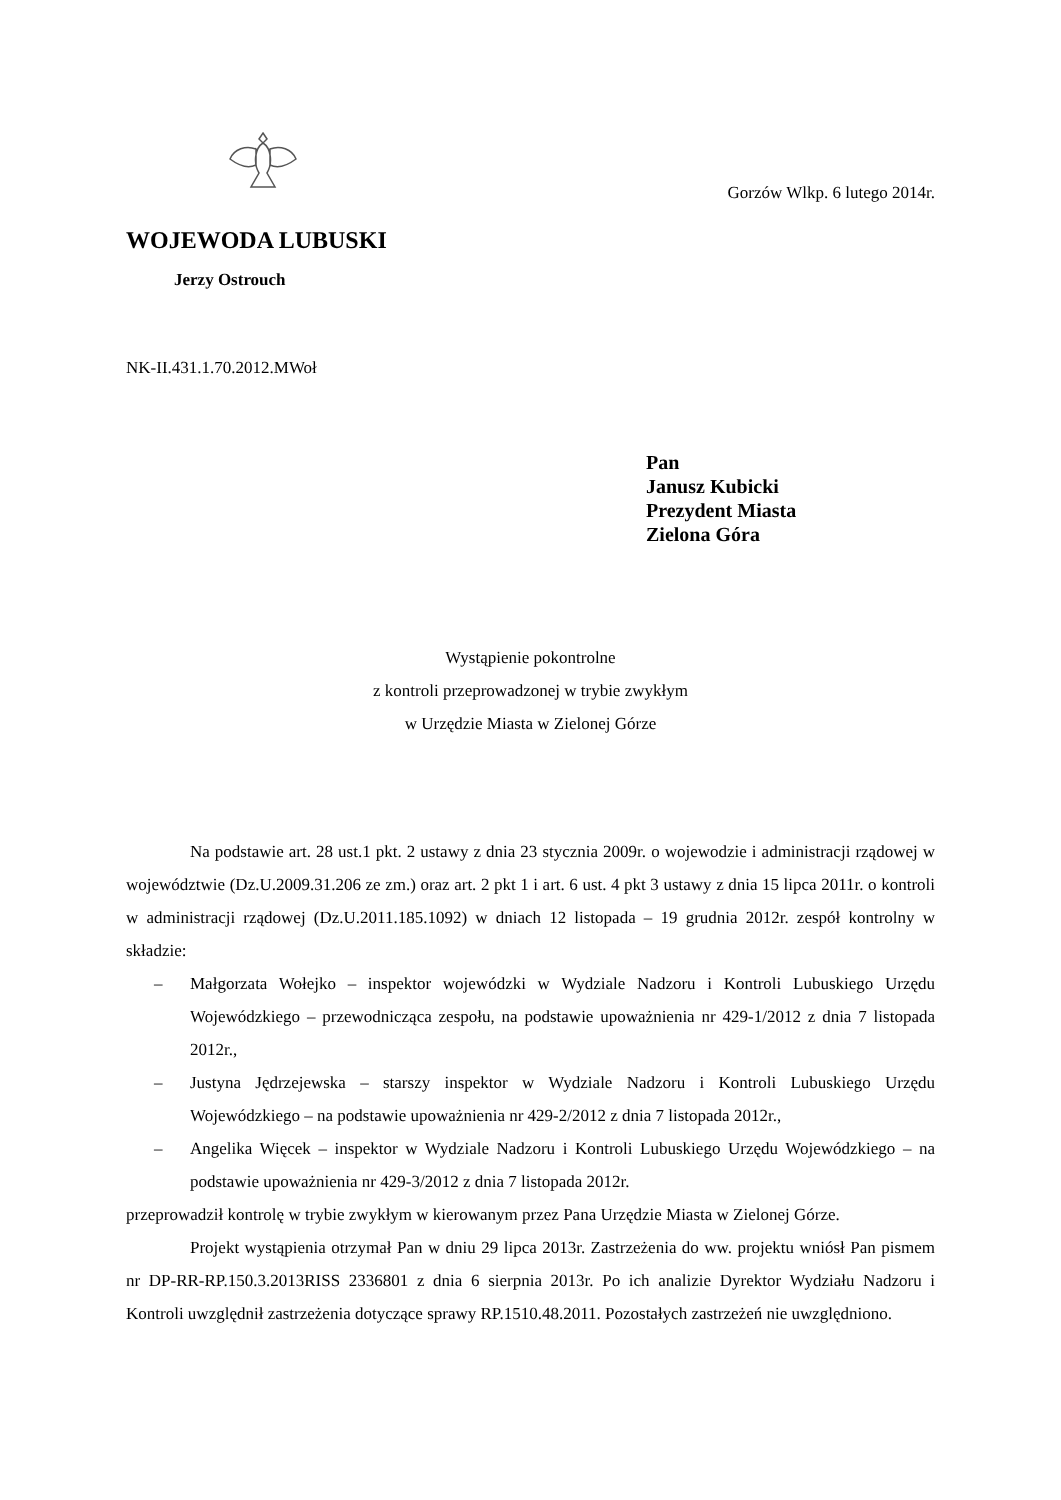Gorzów Wlkp. 6 lutego 2014r.
WOJEWODA LUBUSKI
Jerzy Ostrouch
NK-II.431.1.70.2012.MWoł
Pan
Janusz Kubicki
Prezydent Miasta
Zielona Góra
Wystąpienie pokontrolne
z kontroli przeprowadzonej w trybie zwykłym
w Urzędzie Miasta w Zielonej Górze
Na podstawie art. 28 ust.1 pkt. 2 ustawy z dnia 23 stycznia 2009r. o wojewodzie i administracji rządowej w województwie (Dz.U.2009.31.206 ze zm.) oraz art. 2 pkt 1 i art. 6 ust. 4 pkt 3 ustawy z dnia 15 lipca 2011r. o kontroli w administracji rządowej (Dz.U.2011.185.1092) w dniach 12 listopada – 19 grudnia 2012r. zespół kontrolny w składzie:
– Małgorzata Wołejko – inspektor wojewódzki w Wydziale Nadzoru i Kontroli Lubuskiego Urzędu Wojewódzkiego – przewodnicząca zespołu, na podstawie upoważnienia nr 429-1/2012 z dnia 7 listopada 2012r.,
– Justyna Jędrzejewska – starszy inspektor w Wydziale Nadzoru i Kontroli Lubuskiego Urzędu Wojewódzkiego – na podstawie upoważnienia nr 429-2/2012 z dnia 7 listopada 2012r.,
– Angelika Więcek – inspektor w Wydziale Nadzoru i Kontroli Lubuskiego Urzędu Wojewódzkiego – na podstawie upoważnienia nr 429-3/2012 z dnia 7 listopada 2012r.
przeprowadził kontrolę w trybie zwykłym w kierowanym przez Pana Urzędzie Miasta w Zielonej Górze.
Projekt wystąpienia otrzymał Pan w dniu 29 lipca 2013r. Zastrzeżenia do ww. projektu wniósł Pan pismem nr DP-RR-RP.150.3.2013RISS 2336801 z dnia 6 sierpnia 2013r. Po ich analizie Dyrektor Wydziału Nadzoru i Kontroli uwzględnił zastrzeżenia dotyczące sprawy RP.1510.48.2011. Pozostałych zastrzeżeń nie uwzględniono.